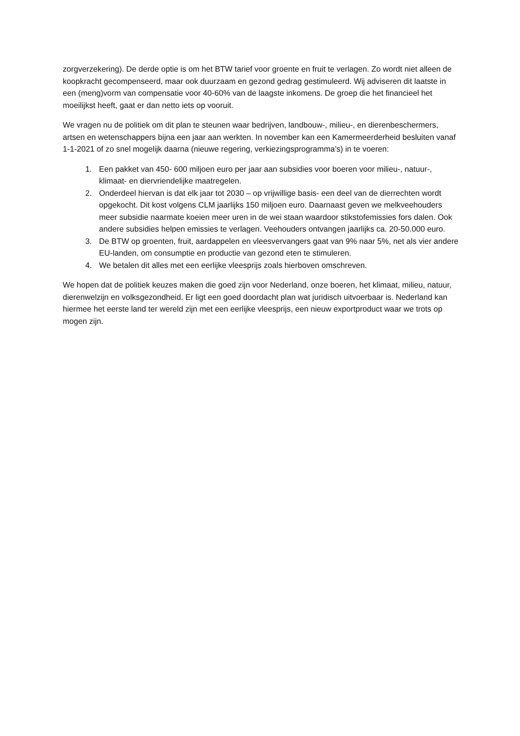zorgverzekering). De derde optie is om het BTW tarief voor groente en fruit te verlagen. Zo wordt niet alleen de koopkracht gecompenseerd, maar ook duurzaam en gezond gedrag gestimuleerd. Wij adviseren dit laatste in een (meng)vorm van compensatie voor 40-60% van de laagste inkomens. De groep die het financieel het moeilijkst heeft, gaat er dan netto iets op vooruit.
We vragen nu de politiek om dit plan te steunen waar bedrijven, landbouw-, milieu-, en dierenbeschermers, artsen en wetenschappers bijna een jaar aan werkten. In november kan een Kamermeerderheid besluiten vanaf 1-1-2021 of zo snel mogelijk daarna (nieuwe regering, verkiezingsprogramma’s) in te voeren:
1. Een pakket van 450- 600 miljoen euro per jaar aan subsidies voor boeren voor milieu-, natuur-, klimaat- en diervriendelijke maatregelen.
2. Onderdeel hiervan is dat elk jaar tot 2030 – op vrijwillige basis- een deel van de dierrechten wordt opgekocht. Dit kost volgens CLM jaarlijks 150 miljoen euro. Daarnaast geven we melkveehouders meer subsidie naarmate koeien meer uren in de wei staan waardoor stikstofemissies fors dalen. Ook andere subsidies helpen emissies te verlagen. Veehouders ontvangen jaarlijks ca. 20-50.000 euro.
3. De BTW op groenten, fruit, aardappelen en vleesvervangers gaat van 9% naar 5%, net als vier andere EU-landen, om consumptie en productie van gezond eten te stimuleren.
4. We betalen dit alles met een eerlijke vleesprijs zoals hierboven omschreven.
We hopen dat de politiek keuzes maken die goed zijn voor Nederland, onze boeren, het klimaat, milieu, natuur, dierenwelzijn en volksgezondheid. Er ligt een goed doordacht plan wat juridisch uitvoerbaar is. Nederland kan hiermee het eerste land ter wereld zijn met een eerlijke vleesprijs, een nieuw exportproduct waar we trots op mogen zijn.